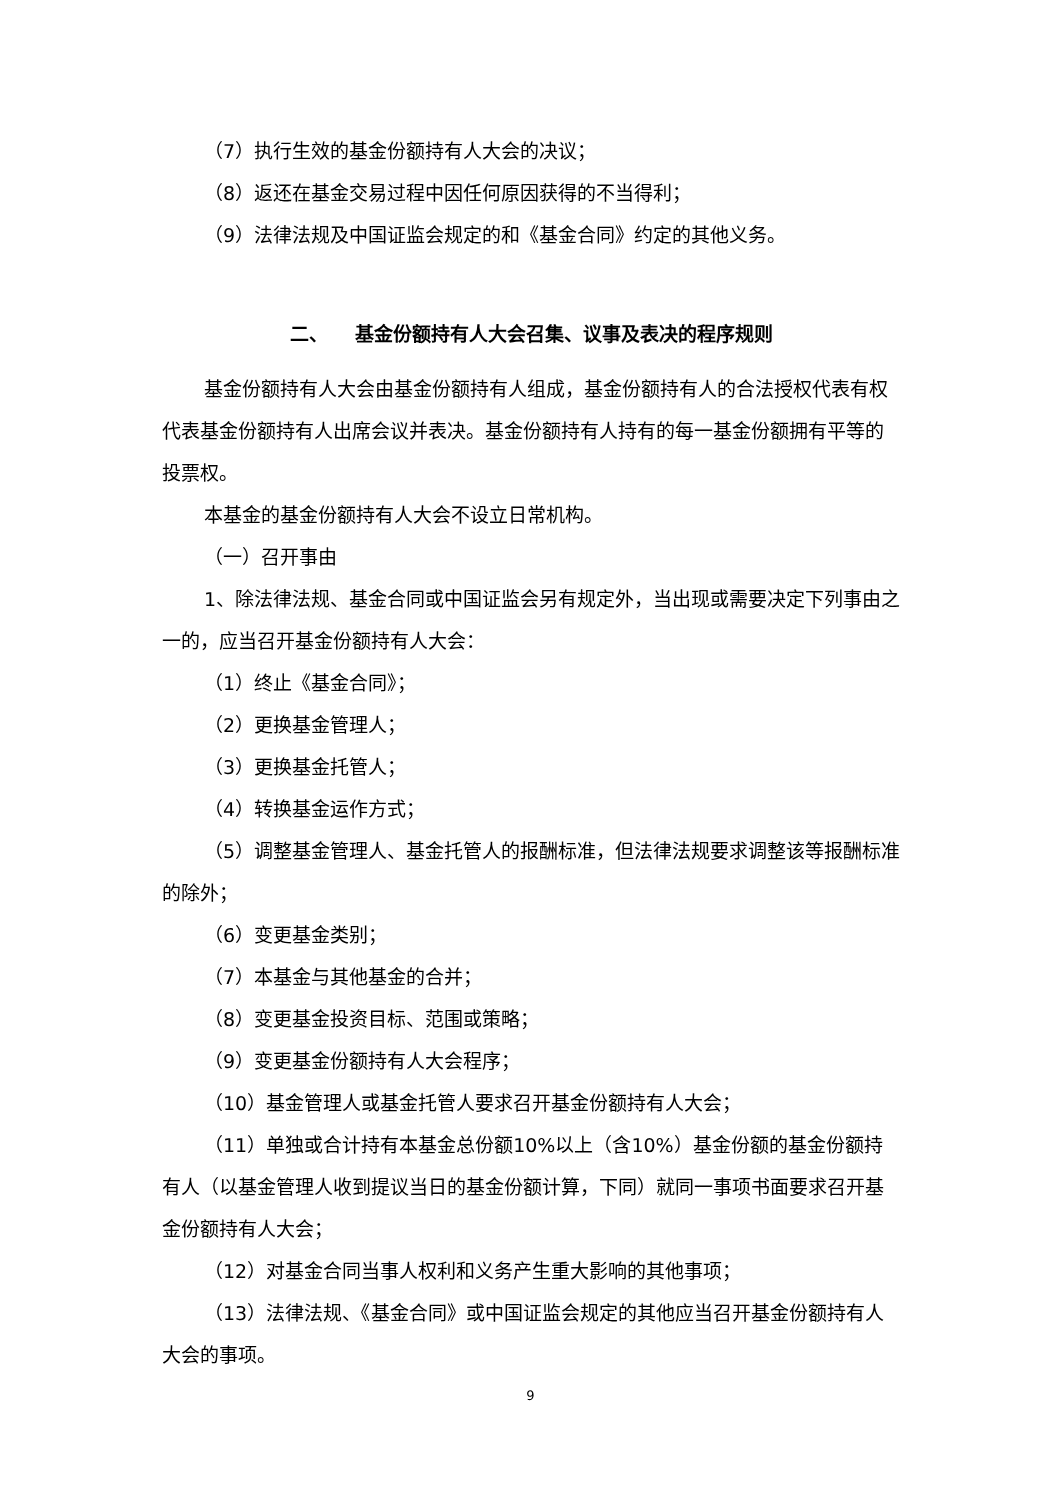（7）执行生效的基金份额持有人大会的决议；
（8）返还在基金交易过程中因任何原因获得的不当得利；
（9）法律法规及中国证监会规定的和《基金合同》约定的其他义务。
二、 基金份额持有人大会召集、议事及表决的程序规则
基金份额持有人大会由基金份额持有人组成，基金份额持有人的合法授权代表有权代表基金份额持有人出席会议并表决。基金份额持有人持有的每一基金份额拥有平等的投票权。
本基金的基金份额持有人大会不设立日常机构。
（一）召开事由
1、除法律法规、基金合同或中国证监会另有规定外，当出现或需要决定下列事由之一的，应当召开基金份额持有人大会：
（1）终止《基金合同》；
（2）更换基金管理人；
（3）更换基金托管人；
（4）转换基金运作方式；
（5）调整基金管理人、基金托管人的报酬标准，但法律法规要求调整该等报酬标准的除外；
（6）变更基金类别；
（7）本基金与其他基金的合并；
（8）变更基金投资目标、范围或策略；
（9）变更基金份额持有人大会程序；
（10）基金管理人或基金托管人要求召开基金份额持有人大会；
（11）单独或合计持有本基金总份额10%以上（含10%）基金份额的基金份额持有人（以基金管理人收到提议当日的基金份额计算，下同）就同一事项书面要求召开基金份额持有人大会；
（12）对基金合同当事人权利和义务产生重大影响的其他事项；
（13）法律法规、《基金合同》或中国证监会规定的其他应当召开基金份额持有人大会的事项。
9